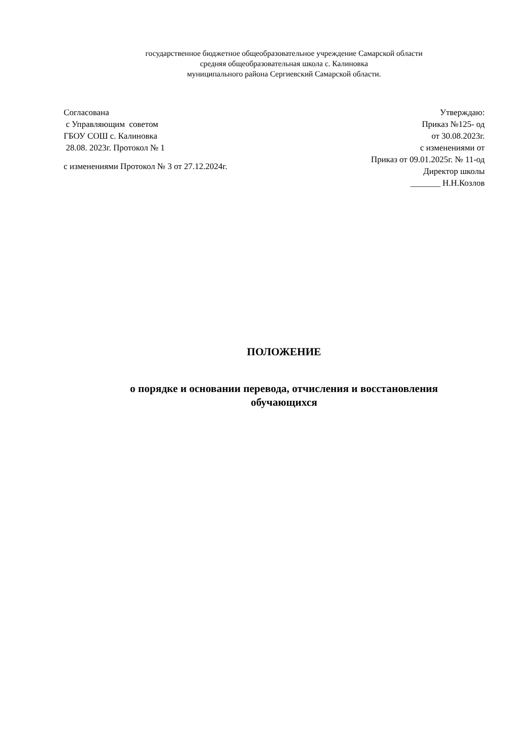государственное бюджетное общеобразовательное учреждение Самарской области
средняя общеобразовательная школа с. Калиновка
муниципального района Сергиевский Самарской области.
Согласована
с Управляющим советом
ГБОУ СОШ с. Калиновка
28.08. 2023г. Протокол № 1
с изменениями Протокол № 3 от 27.12.2024г.
Утверждаю:
Приказ №125- од
от 30.08.2023г.
с изменениями от
Приказ от 09.01.2025г. № 11-од
Директор школы
_______ Н.Н.Козлов
ПОЛОЖЕНИЕ
о порядке и основании перевода, отчисления и восстановления
обучающихся